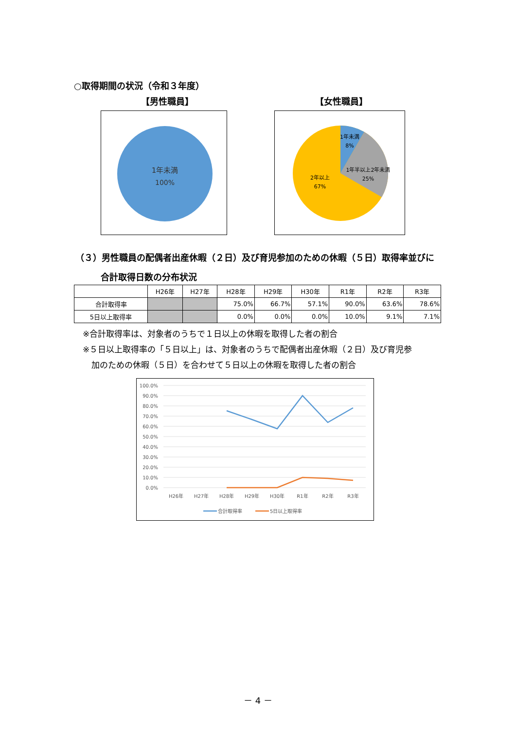○取得期間の状況（令和３年度）
【男性職員】 【女性職員】
1年未満
100%
1年未満
8%
1年半以上2年未満
25%
2年以上
67%
（３）男性職員の配偶者出産休暇（２日）及び育児参加のための休暇（５日）取得率並びに
合計取得日数の分布状況
| | H26年 | H27年 | H28年 | H29年 | H30年 | R1年 | R2年 | R3年 |
| --- | --- | --- | --- | --- | --- | --- | --- | --- |
| 合計取得率 | | | 75.0% | 66.7% | 57.1% | 90.0% | 63.6% | 78.6% |
| 5日以上取得率 | | | 0.0% | 0.0% | 0.0% | 10.0% | 9.1% | 7.1% |
※合計取得率は、対象者のうちで１日以上の休暇を取得した者の割合
※５日以上取得率の「５日以上」は、対象者のうちで配偶者出産休暇（２日）及び育児参
加のための休暇（５日）を合わせて５日以上の休暇を取得した者の割合
100.0%
90.0%
80.0%
70.0%
60.0%
50.0%
40.0%
30.0%
20.0%
10.0%
0.0%
H26年
H27年
H28年
H29年
H30年
R1年
R2年
R3年
合計取得率
5日以上取得率
－ 4 －